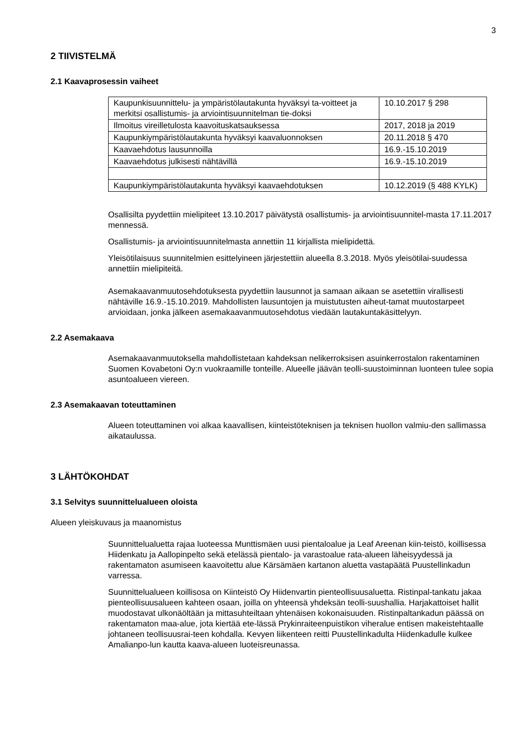3
2 TIIVISTELMÄ
2.1 Kaavaprosessin vaiheet
| Kaupunkisuunnittelu- ja ympäristölautakunta hyväksyi ta-voitteet ja merkitsi osallistumis- ja arviointisuunnitelman tie-doksi | 10.10.2017 § 298 |
| Ilmoitus vireilletulosta kaavoituskatsauksessa | 2017, 2018 ja 2019 |
| Kaupunkiympäristölautakunta hyväksyi kaavaluonnoksen | 20.11.2018 § 470 |
| Kaavaehdotus lausunnoilla | 16.9.-15.10.2019 |
| Kaavaehdotus julkisesti nähtävillä | 16.9.-15.10.2019 |
| Kaupunkiympäristölautakunta hyväksyi kaavaehdotuksen | 10.12.2019 (§ 488 KYLK) |
Osallisilta pyydettiin mielipiteet 13.10.2017 päivätystä osallistumis- ja arviointisuunnitel-masta 17.11.2017 mennessä.
Osallistumis- ja arviointisuunnitelmasta annettiin 11 kirjallista mielipidettä.
Yleisötilaisuus suunnitelmien esittelyineen järjestettiin alueella 8.3.2018. Myös yleisötilai-suudessa annettiin mielipiteitä.
Asemakaavanmuutosehdotuksesta pyydettiin lausunnot ja samaan aikaan se asetettiin virallisesti nähtäville 16.9.-15.10.2019. Mahdollisten lausuntojen ja muistutusten aiheut-tamat muutostarpeet arvioidaan, jonka jälkeen asemakaavanmuutosehdotus viedään lautakuntakäsittelyyn.
2.2 Asemakaava
Asemakaavanmuutoksella mahdollistetaan kahdeksan nelikerroksisen asuinkerrostalon rakentaminen Suomen Kovabetoni Oy:n vuokraamille tonteille. Alueelle jäävän teolli-suustoiminnan luonteen tulee sopia asuntoalueen viereen.
2.3 Asemakaavan toteuttaminen
Alueen toteuttaminen voi alkaa kaavallisen, kiinteistöteknisen ja teknisen huollon valmiu-den sallimassa aikataulussa.
3 LÄHTÖKOHDAT
3.1 Selvitys suunnittelualueen oloista
Alueen yleiskuvaus ja maanomistus
Suunnittelualuetta rajaa luoteessa Munttismäen uusi pientaloalue ja Leaf Areenan kiin-teistö, koillisessa Hiidenkatu ja Aallopinpelto sekä etelässä pientalo- ja varastoalue rata-alueen läheisyydessä ja rakentamaton asumiseen kaavoitettu alue Kärsämäen kartanon aluetta vastapäätä Puustellinkadun varressa.
Suunnittelualueen koillisosa on Kiinteistö Oy Hiidenvartin pienteollisuusaluetta. Ristinpal-tankatu jakaa pienteollisuusalueen kahteen osaan, joilla on yhteensä yhdeksän teolli-suushallia. Harjakattoiset hallit muodostavat ulkonäöltään ja mittasuhteiltaan yhtenäisen kokonaisuuden. Ristinpaltankadun päässä on rakentamaton maa-alue, jota kiertää ete-lässä Prykinraiteenpuistikon viheralue entisen makeistehtaalle johtaneen teollisuusrai-teen kohdalla. Kevyen liikenteen reitti Puustellinkadulta Hiidenkadulle kulkee Amalianpo-lun kautta kaava-alueen luoteisreunassa.